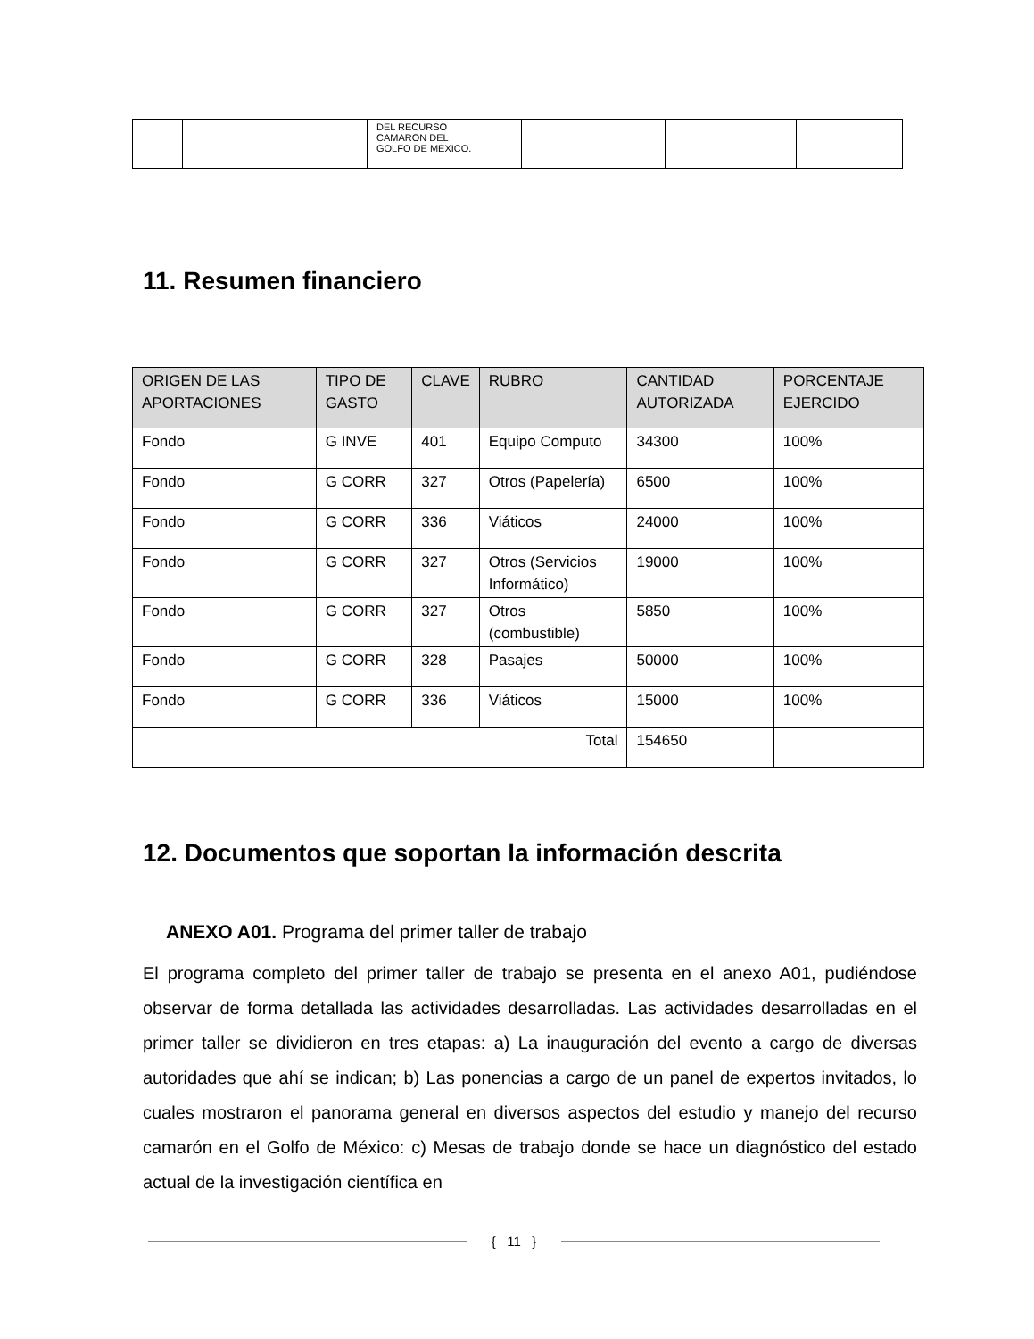| | | DEL RECURSO CAMARON DEL GOLFO DE MEXICO. | | | |
11. Resumen financiero
| ORIGEN DE LAS APORTACIONES | TIPO DE GASTO | CLAVE | RUBRO | CANTIDAD AUTORIZADA | PORCENTAJE EJERCIDO |
| --- | --- | --- | --- | --- | --- |
| Fondo | G INVE | 401 | Equipo Computo | 34300 | 100% |
| Fondo | G CORR | 327 | Otros (Papelería) | 6500 | 100% |
| Fondo | G CORR | 336 | Viáticos | 24000 | 100% |
| Fondo | G CORR | 327 | Otros (Servicios Informático) | 19000 | 100% |
| Fondo | G CORR | 327 | Otros (combustible) | 5850 | 100% |
| Fondo | G CORR | 328 | Pasajes | 50000 | 100% |
| Fondo | G CORR | 336 | Viáticos | 15000 | 100% |
| Total | | | | 154650 | |
12. Documentos que soportan la información descrita
ANEXO A01. Programa del primer taller de trabajo
El programa completo del primer taller de trabajo se presenta en el anexo A01, pudiéndose observar de forma detallada las actividades desarrolladas. Las actividades desarrolladas en el primer taller se dividieron en tres etapas: a) La inauguración del evento a cargo de diversas autoridades que ahí se indican; b) Las ponencias a cargo de un panel de expertos invitados, lo cuales mostraron el panorama general en diversos aspectos del estudio y manejo del recurso camarón en el Golfo de México: c) Mesas de trabajo donde se hace un diagnóstico del estado actual de la investigación científica en
{ 11 }